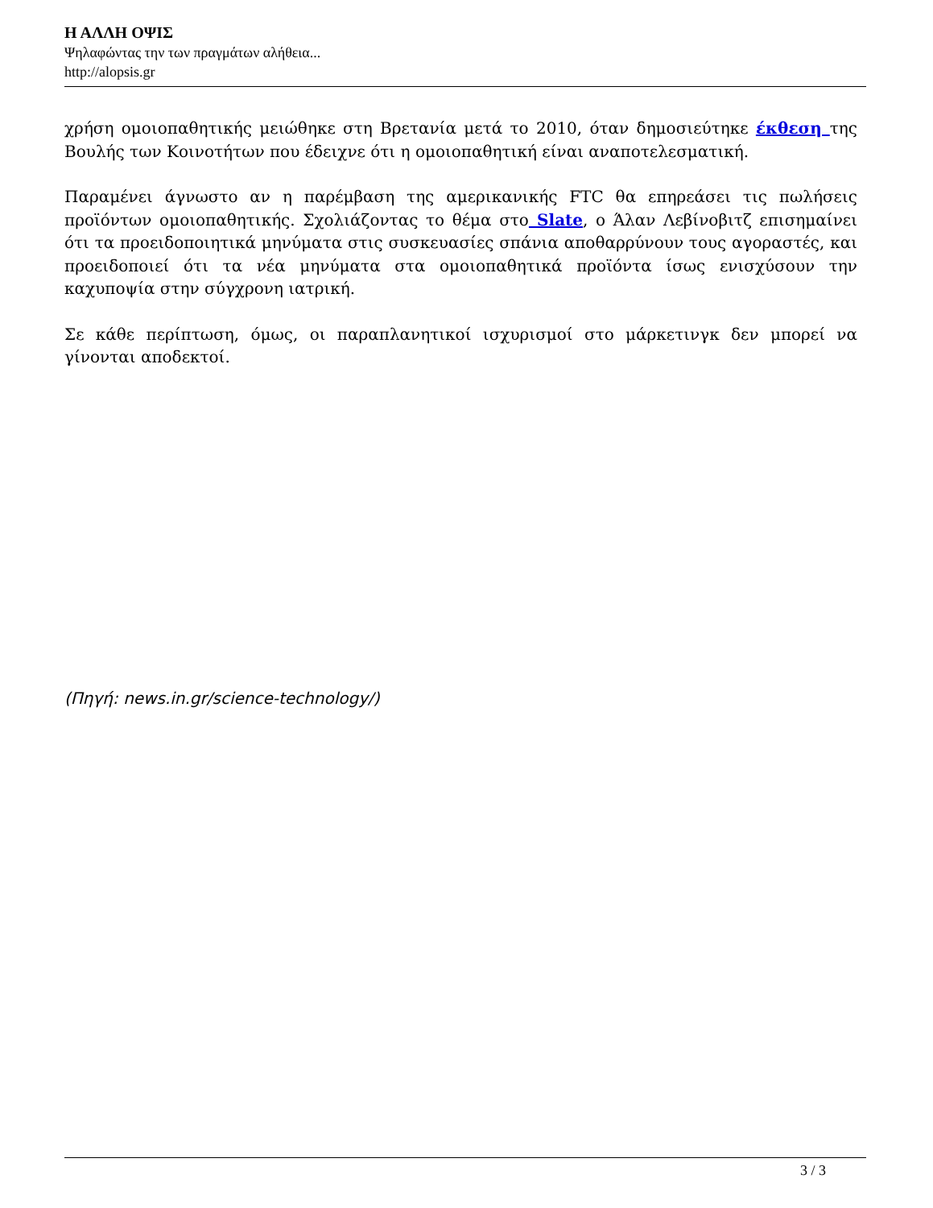Η ΑΛΛΗ ΟΨΙΣ
Ψηλαφώντας την των πραγμάτων αλήθεια...
http://alopsis.gr
χρήση ομοιοπαθητικής μειώθηκε στη Βρετανία μετά το 2010, όταν δημοσιεύτηκε έκθεση της Βουλής των Κοινοτήτων που έδειχνε ότι η ομοιοπαθητική είναι αναποτελεσματική.
Παραμένει άγνωστο αν η παρέμβαση της αμερικανικής FTC θα επηρεάσει τις πωλήσεις προϊόντων ομοιοπαθητικής. Σχολιάζοντας το θέμα στο Slate, ο Άλαν Λεβίνοβιτζ επισημαίνει ότι τα προειδοποιητικά μηνύματα στις συσκευασίες σπάνια αποθαρρύνουν τους αγοραστές, και προειδοποιεί ότι τα νέα μηνύματα στα ομοιοπαθητικά προϊόντα ίσως ενισχύσουν την καχυποψία στην σύγχρονη ιατρική.
Σε κάθε περίπτωση, όμως, οι παραπλανητικοί ισχυρισμοί στο μάρκετινγκ δεν μπορεί να γίνονται αποδεκτοί.
(Πηγή: news.in.gr/science-technology/)
3 / 3